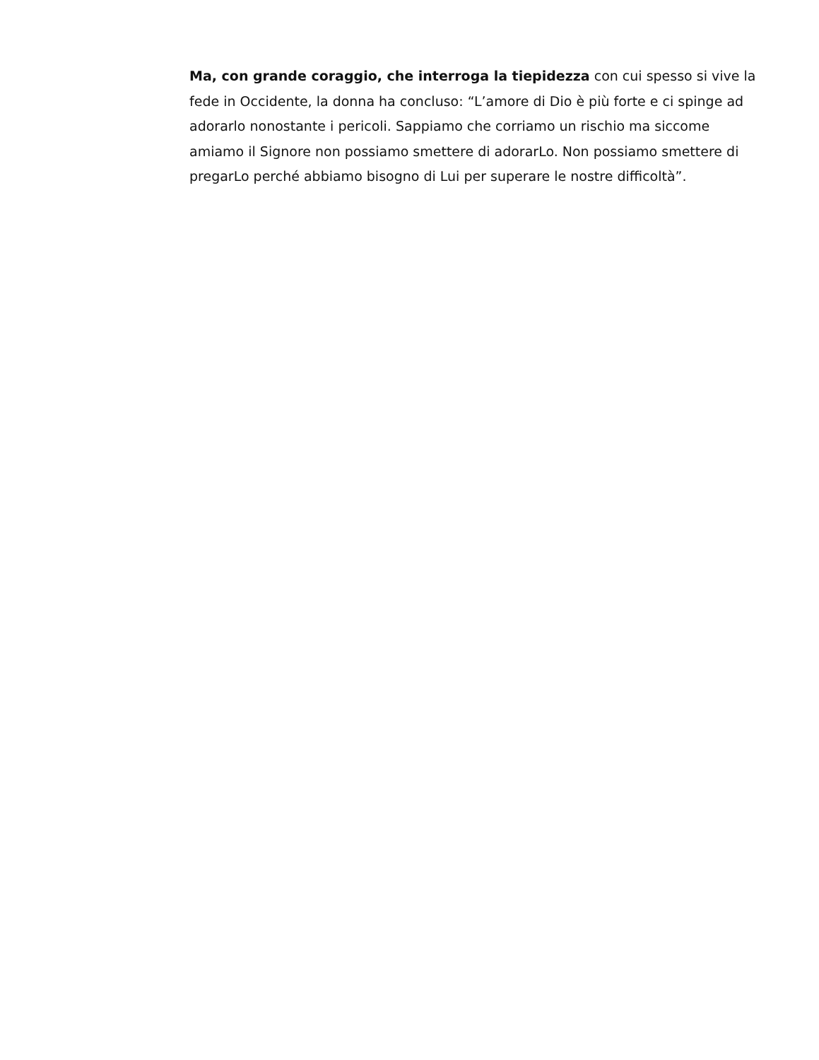Ma, con grande coraggio, che interroga la tiepidezza con cui spesso si vive la fede in Occidente, la donna ha concluso: “L’amore di Dio è più forte e ci spinge ad adorarlo nonostante i pericoli. Sappiamo che corriamo un rischio ma siccome amiamo il Signore non possiamo smettere di adorarLo. Non possiamo smettere di pregarLo perché abbiamo bisogno di Lui per superare le nostre difficoltà”.